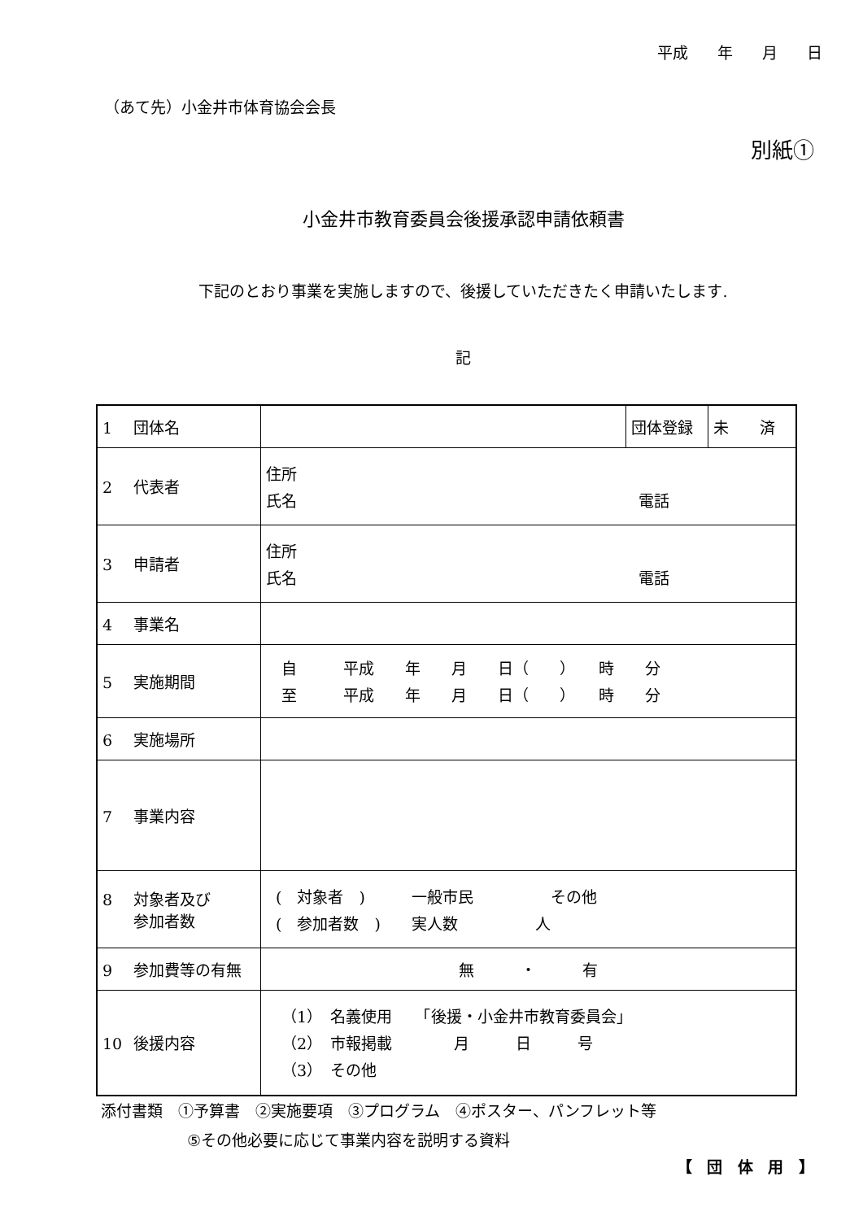平成 年 月 日
（あて先）小金井市体育協会会長
別紙①
小金井市教育委員会後援承認申請依頼書
下記のとおり事業を実施しますので、後援していただきたく申請いたします.
記
| 1 団体名 | | 団体登録 | 未 済 |
| 2 代表者 | 住所 氏名 電話 | | |
| 3 申請者 | 住所 氏名 電話 | | |
| 4 事業名 | | | |
| 5 実施期間 | 自 平成 年 月 日（ ） 時 分 至 平成 年 月 日（ ） 時 分 | | |
| 6 実施場所 | | | |
| 7 事業内容 | | | |
| 8 対象者及び 参加者数 | ( 対象者 ) 一般市民 その他 ( 参加者数 ) 実人数 人 | | |
| 9 参加費等の有無 | 無 ・ 有 | | |
| 10 後援内容 | （1） 名義使用 「後援・小金井市教育委員会」 （2） 市報掲載 月 日 号 （3） その他 | | |
添付書類　①予算書　②実施要項　③プログラム　④ポスター、パンフレット等
⑤その他必要に応じて事業内容を説明する資料
【 団 体 用 】